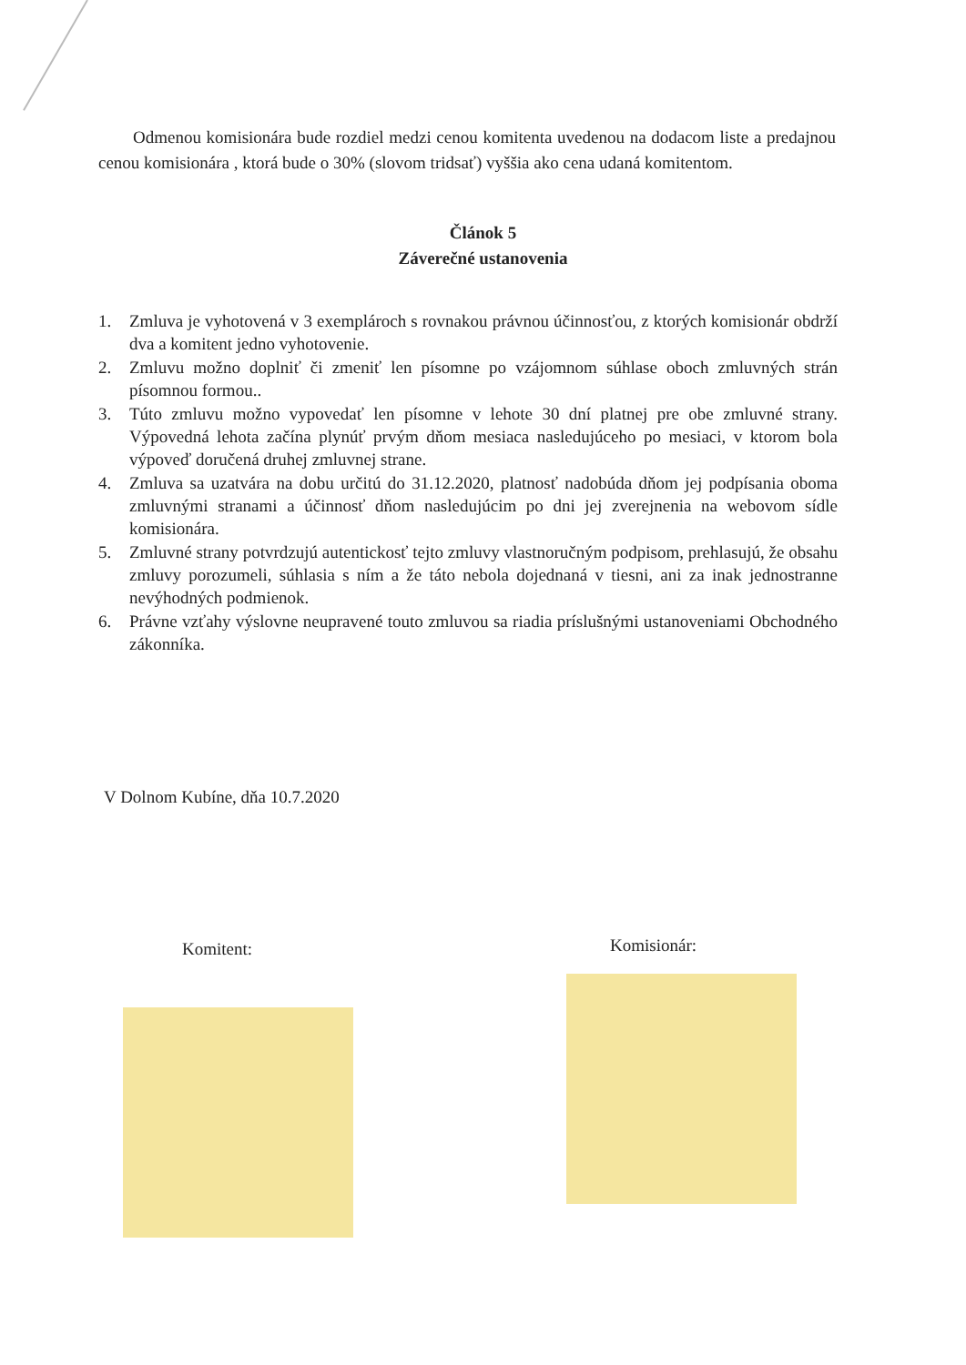Odmenou komisionára bude rozdiel medzi cenou komitenta uvedenou na dodacom liste a predajnou cenou komisionára , ktorá bude o 30% (slovom tridsať) vyššia ako cena udaná komitentom.
Článok 5
Záverečné ustanovenia
1. Zmluva je vyhotovená v 3 exemplároch s rovnakou právnou účinnosťou, z ktorých komisionár obdrží dva a komitent jedno vyhotovenie.
2. Zmluvu možno doplniť či zmeniť len písomne po vzájomnom súhlase oboch zmluvných strán písomnou formou..
3. Túto zmluvu možno vypovedať len písomne v lehote 30 dní platnej pre obe zmluvné strany. Výpovedná lehota začína plynúť prvým dňom mesiaca nasledujúceho po mesiaci, v ktorom bola výpoveď doručená druhej zmluvnej strane.
4. Zmluva sa uzatvára na dobu určitú do 31.12.2020, platnosť nadobúda dňom jej podpísania oboma zmluvnými stranami a účinnosť dňom nasledujúcim po dni jej zverejnenia na webovom sídle komisionára.
5. Zmluvné strany potvrdzujú autentickosť tejto zmluvy vlastnoručným podpisom, prehlasujú, že obsahu zmluvy porozumeli, súhlasia s ním a že táto nebola dojednaná v tiesni, ani za inak jednostranne nevýhodných podmienok.
6. Právne vzťahy výslovne neupravené touto zmluvou sa riadia príslušnými ustanoveniami Obchodného zákonníka.
V Dolnom Kubíne, dňa 10.7.2020
Komitent: Komisionár: